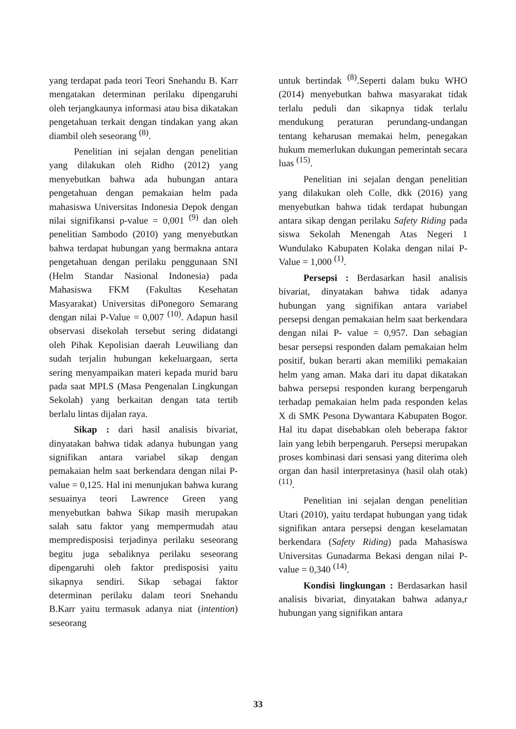yang terdapat pada teori Teori Snehandu B. Karr mengatakan determinan perilaku dipengaruhi oleh terjangkaunya informasi atau bisa dikatakan pengetahuan terkait dengan tindakan yang akan diambil oleh seseorang <sup>(8)</sup>.
Penelitian ini sejalan dengan penelitian yang dilakukan oleh Ridho (2012) yang menyebutkan bahwa ada hubungan antara pengetahuan dengan pemakaian helm pada mahasiswa Universitas Indonesia Depok dengan nilai signifikansi p-value = 0,001 <sup>(9)</sup> dan oleh penelitian Sambodo (2010) yang menyebutkan bahwa terdapat hubungan yang bermakna antara pengetahuan dengan perilaku penggunaan SNI (Helm Standar Nasional Indonesia) pada Mahasiswa FKM (Fakultas Kesehatan Masyarakat) Universitas diPonegoro Semarang dengan nilai P-Value = 0,007 <sup>(10)</sup>. Adapun hasil observasi disekolah tersebut sering didatangi oleh Pihak Kepolisian daerah Leuwiliang dan sudah terjalin hubungan kekeluargaan, serta sering menyampaikan materi kepada murid baru pada saat MPLS (Masa Pengenalan Lingkungan Sekolah) yang berkaitan dengan tata tertib berlalu lintas dijalan raya.
Sikap : dari hasil analisis bivariat, dinyatakan bahwa tidak adanya hubungan yang signifikan antara variabel sikap dengan pemakaian helm saat berkendara dengan nilai P-value = 0,125. Hal ini menunjukan bahwa kurang sesuainya teori Lawrence Green yang menyebutkan bahwa Sikap masih merupakan salah satu faktor yang mempermudah atau mempredisposisi terjadinya perilaku seseorang begitu juga sebaliknya perilaku seseorang dipengaruhi oleh faktor predisposisi yaitu sikapnya sendiri. Sikap sebagai faktor determinan perilaku dalam teori Snehandu B.Karr yaitu termasuk adanya niat (intention) seseorang
untuk bertindak <sup>(8)</sup>.Seperti dalam buku WHO (2014) menyebutkan bahwa masyarakat tidak terlalu peduli dan sikapnya tidak terlalu mendukung peraturan perundang-undangan tentang keharusan memakai helm, penegakan hukum memerlukan dukungan pemerintah secara luas <sup>(15)</sup>.
Penelitian ini sejalan dengan penelitian yang dilakukan oleh Colle, dkk (2016) yang menyebutkan bahwa tidak terdapat hubungan antara sikap dengan perilaku Safety Riding pada siswa Sekolah Menengah Atas Negeri 1 Wundulako Kabupaten Kolaka dengan nilai P-Value = 1,000 <sup>(1)</sup>.
Persepsi : Berdasarkan hasil analisis bivariat, dinyatakan bahwa tidak adanya hubungan yang signifikan antara variabel persepsi dengan pemakaian helm saat berkendara dengan nilai P- value = 0,957. Dan sebagian besar persepsi responden dalam pemakaian helm positif, bukan berarti akan memiliki pemakaian helm yang aman. Maka dari itu dapat dikatakan bahwa persepsi responden kurang berpengaruh terhadap pemakaian helm pada responden kelas X di SMK Pesona Dywantara Kabupaten Bogor. Hal itu dapat disebabkan oleh beberapa faktor lain yang lebih berpengaruh. Persepsi merupakan proses kombinasi dari sensasi yang diterima oleh organ dan hasil interpretasinya (hasil olah otak) <sup>(11)</sup>.
Penelitian ini sejalan dengan penelitian Utari (2010), yaitu terdapat hubungan yang tidak signifikan antara persepsi dengan keselamatan berkendara (Safety Riding) pada Mahasiswa Universitas Gunadarma Bekasi dengan nilai P-value = 0,340 <sup>(14)</sup>.
Kondisi lingkungan : Berdasarkan hasil analisis bivariat, dinyatakan bahwa adanya,r hubungan yang signifikan antara
33